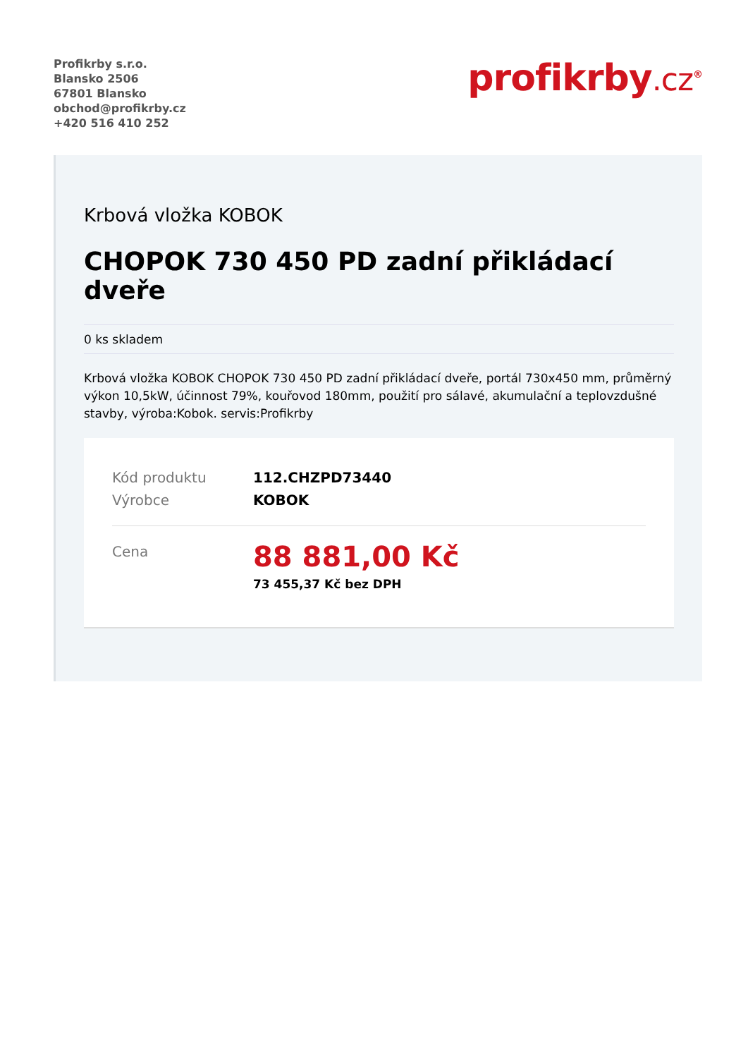Profikrby s.r.o.
Blansko 2506
67801 Blansko
obchod@profikrby.cz
+420 516 410 252
profikrby.cz<sup>®</sup>
Krbová vložka KOBOK
CHOPOK 730 450 PD zadní přikládací dveře
0 ks skladem
Krbová vložka KOBOK CHOPOK 730 450 PD zadní přikládací dveře, portál 730x450 mm, průměrný výkon 10,5kW, účinnost 79%, kouřovod 180mm, použití pro sálavé, akumulační a teplovzdušné stavby, výroba:Kobok. servis:Profikrby
Kód produktu 112.CHZPD73440
Výrobce KOBOK
Cena
88 881,00 Kč
73 455,37 Kč bez DPH